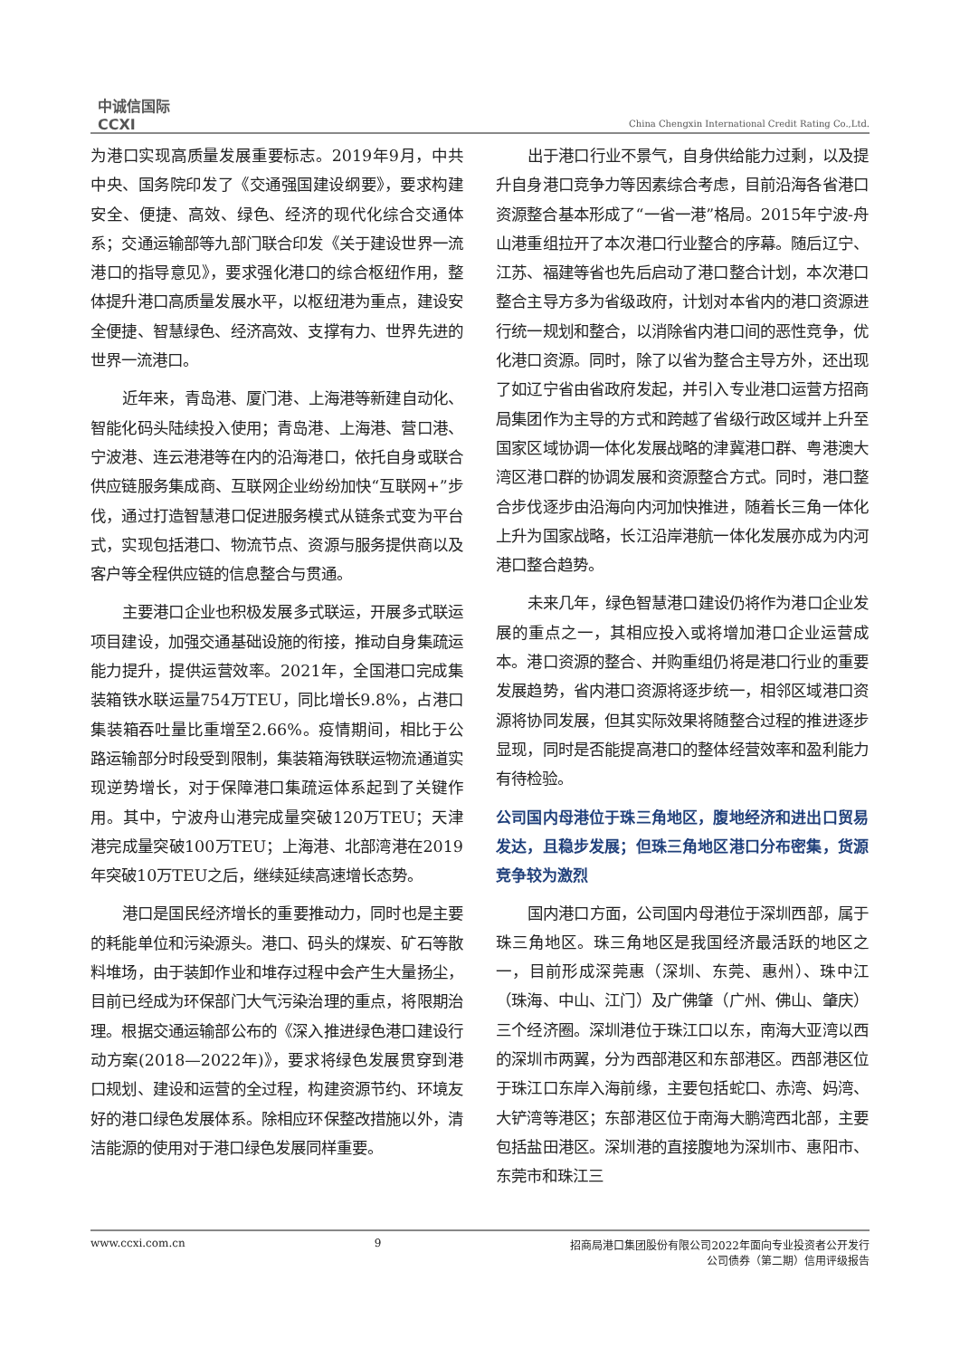中诚信国际
CCXI
China Chengxin International Credit Rating Co.,Ltd.
为港口实现高质量发展重要标志。2019年9月，中共中央、国务院印发了《交通强国建设纲要》，要求构建安全、便捷、高效、绿色、经济的现代化综合交通体系；交通运输部等九部门联合印发《关于建设世界一流港口的指导意见》，要求强化港口的综合枢纽作用，整体提升港口高质量发展水平，以枢纽港为重点，建设安全便捷、智慧绿色、经济高效、支撑有力、世界先进的世界一流港口。
近年来，青岛港、厦门港、上海港等新建自动化、智能化码头陆续投入使用；青岛港、上海港、营口港、宁波港、连云港港等在内的沿海港口，依托自身或联合供应链服务集成商、互联网企业纷纷加快“互联网+”步伐，通过打造智慧港口促进服务模式从链条式变为平台式，实现包括港口、物流节点、资源与服务提供商以及客户等全程供应链的信息整合与贯通。
主要港口企业也积极发展多式联运，开展多式联运项目建设，加强交通基础设施的衔接，推动自身集疏运能力提升，提供运营效率。2021年，全国港口完成集装箱铁水联运量754万TEU，同比增长9.8%，占港口集装箱吞吐量比重增至2.66%。疫情期间，相比于公路运输部分时段受到限制，集装箱海铁联运物流通道实现逆势增长，对于保障港口集疏运体系起到了关键作用。其中，宁波舟山港完成量突破120万TEU；天津港完成量突破100万TEU；上海港、北部湾港在2019年突破10万TEU之后，继续延续高速增长态势。
港口是国民经济增长的重要推动力，同时也是主要的耗能单位和污染源头。港口、码头的煤炭、矿石等散料堆场，由于装卸作业和堆存过程中会产生大量扬尘，目前已经成为环保部门大气污染治理的重点，将限期治理。根据交通运输部公布的《深入推进绿色港口建设行动方案(2018—2022年)》，要求将绿色发展贯穿到港口规划、建设和运营的全过程，构建资源节约、环境友好的港口绿色发展体系。除相应环保整改措施以外，清洁能源的使用对于港口绿色发展同样重要。
出于港口行业不景气，自身供给能力过剩，以及提升自身港口竞争力等因素综合考虑，目前沿海各省港口资源整合基本形成了“一省一港”格局。2015年宁波-舟山港重组拉开了本次港口行业整合的序幕。随后辽宁、江苏、福建等省也先后启动了港口整合计划，本次港口整合主导方多为省级政府，计划对本省内的港口资源进行统一规划和整合，以消除省内港口间的恶性竞争，优化港口资源。同时，除了以省为整合主导方外，还出现了如辽宁省由省政府发起，并引入专业港口运营方招商局集团作为主导的方式和跨越了省级行政区域并上升至国家区域协调一体化发展战略的津冀港口群、粤港澳大湾区港口群的协调发展和资源整合方式。同时，港口整合步伐逐步由沿海向内河加快推进，随着长三角一体化上升为国家战略，长江沿岸港航一体化发展亦成为内河港口整合趋势。
未来几年，绿色智慧港口建设仍将作为港口企业发展的重点之一，其相应投入或将增加港口企业运营成本。港口资源的整合、并购重组仍将是港口行业的重要发展趋势，省内港口资源将逐步统一，相邻区域港口资源将协同发展，但其实际效果将随整合过程的推进逐步显现，同时是否能提高港口的整体经营效率和盈利能力有待检验。
公司国内母港位于珠三角地区，腹地经济和进出口贸易发达，且稳步发展；但珠三角地区港口分布密集，货源竞争较为激烈
国内港口方面，公司国内母港位于深圳西部，属于珠三角地区。珠三角地区是我国经济最活跃的地区之一，目前形成深莞惠（深圳、东莞、惠州）、珠中江（珠海、中山、江门）及广佛肇（广州、佛山、肇庆）三个经济圈。深圳港位于珠江口以东，南海大亚湾以西的深圳市两翼，分为西部港区和东部港区。西部港区位于珠江口东岸入海前缘，主要包括蛇口、赤湾、妈湾、大铲湾等港区；东部港区位于南海大鹏湾西北部，主要包括盐田港区。深圳港的直接腹地为深圳市、惠阳市、东莞市和珠江三
www.ccxi.com.cn 9 招商局港口集团股份有限公司2022年面向专业投资者公开发行
公司债券（第二期）信用评级报告